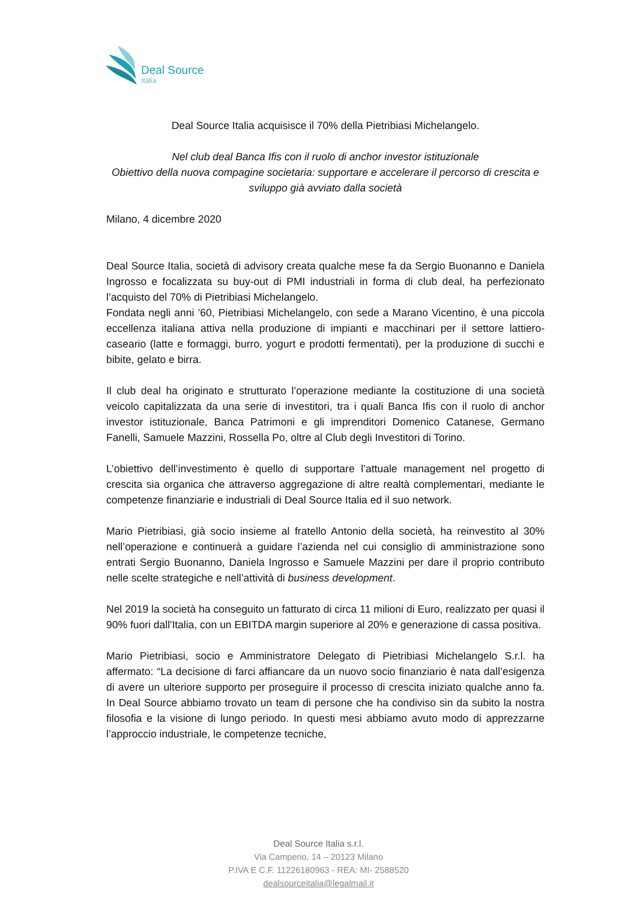Deal Source
Italia
Deal Source Italia acquisisce il 70% della Pietribiasi Michelangelo.
Nel club deal Banca Ifis con il ruolo di anchor investor istituzionale
Obiettivo della nuova compagine societaria: supportare e accelerare il percorso di crescita e sviluppo già avviato dalla società
Milano, 4 dicembre 2020
Deal Source Italia, società di advisory creata qualche mese fa da Sergio Buonanno e Daniela Ingrosso e focalizzata su buy-out di PMI industriali in forma di club deal, ha perfezionato l’acquisto del 70% di Pietribiasi Michelangelo.
Fondata negli anni ’60, Pietribiasi Michelangelo, con sede a Marano Vicentino, è una piccola eccellenza italiana attiva nella produzione di impianti e macchinari per il settore lattiero-caseario (latte e formaggi, burro, yogurt e prodotti fermentati), per la produzione di succhi e bibite, gelato e birra.
Il club deal ha originato e strutturato l’operazione mediante la costituzione di una società veicolo capitalizzata da una serie di investitori, tra i quali Banca Ifis con il ruolo di anchor investor istituzionale, Banca Patrimoni e gli imprenditori Domenico Catanese, Germano Fanelli, Samuele Mazzini, Rossella Po, oltre al Club degli Investitori di Torino.
L’obiettivo dell’investimento è quello di supportare l’attuale management nel progetto di crescita sia organica che attraverso aggregazione di altre realtà complementari, mediante le competenze finanziarie e industriali di Deal Source Italia ed il suo network.
Mario Pietribiasi, già socio insieme al fratello Antonio della società, ha reinvestito al 30% nell’operazione e continuerà a guidare l’azienda nel cui consiglio di amministrazione sono entrati Sergio Buonanno, Daniela Ingrosso e Samuele Mazzini per dare il proprio contributo nelle scelte strategiche e nell’attività di business development.
Nel 2019 la società ha conseguito un fatturato di circa 11 milioni di Euro, realizzato per quasi il 90% fuori dall'Italia, con un EBITDA margin superiore al 20% e generazione di cassa positiva.
Mario Pietribiasi, socio e Amministratore Delegato di Pietribiasi Michelangelo S.r.l. ha affermato: “La decisione di farci affiancare da un nuovo socio finanziario è nata dall’esigenza di avere un ulteriore supporto per proseguire il processo di crescita iniziato qualche anno fa. In Deal Source abbiamo trovato un team di persone che ha condiviso sin da subito la nostra filosofia e la visione di lungo periodo. In questi mesi abbiamo avuto modo di apprezzarne l’approccio industriale, le competenze tecniche,
Deal Source Italia s.r.l.
Via Camperio, 14 – 20123 Milano
P.IVA E C.F. 11226180963 - REA: MI- 2588520
dealsourceitalia@legalmail.it